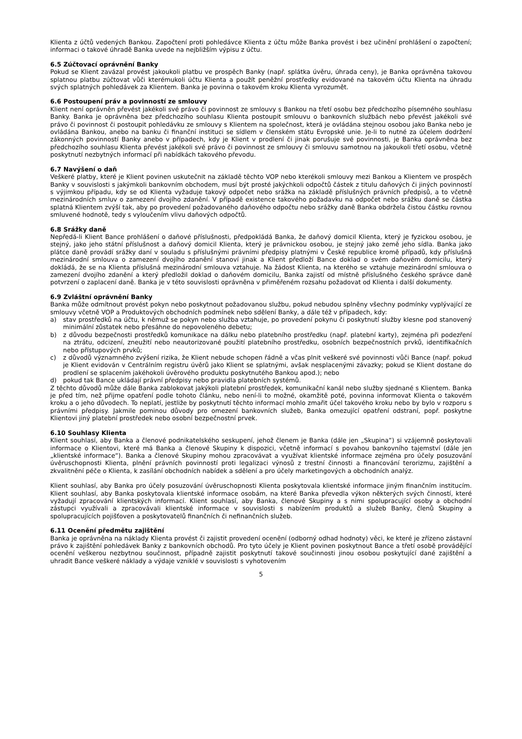Klienta z účtů vedených Bankou. Započtení proti pohledávce Klienta z účtu může Banka provést i bez učinění prohlášení o započtení; informaci o takové úhradě Banka uvede na nejbližším výpisu z účtu.
6.5 Zúčtovací oprávnění Banky
Pokud se Klient zavázal provést jakoukoli platbu ve prospěch Banky (např. splátka úvěru, úhrada ceny), je Banka oprávněna takovou splatnou platbu zúčtovat vůči kterémukoli účtu Klienta a použít peněžní prostředky evidované na takovém účtu Klienta na úhradu svých splatných pohledávek za Klientem. Banka je povinna o takovém kroku Klienta vyrozumět.
6.6 Postoupení práv a povinností ze smlouvy
Klient není oprávněn převést jakékoli své právo či povinnost ze smlouvy s Bankou na třetí osobu bez předchozího písemného souhlasu Banky. Banka je oprávněna bez předchozího souhlasu Klienta postoupit smlouvu o bankovních službách nebo převést jakékoli své právo či povinnost či postoupit pohledávku ze smlouvy s Klientem na společnost, která je ovládána stejnou osobou jako Banka nebo je ovládána Bankou, anebo na banku či finanční instituci se sídlem v členském státu Evropské unie. Je-li to nutné za účelem dodržení zákonných povinností Banky anebo v případech, kdy je Klient v prodlení či jinak porušuje své povinnosti, je Banka oprávněna bez předchozího souhlasu Klienta převést jakékoli své právo či povinnost ze smlouvy či smlouvu samotnou na jakoukoli třetí osobu, včetně poskytnutí nezbytných informací při nabídkách takového převodu.
6.7 Navýšení o daň
Veškeré platby, které je Klient povinen uskutečnit na základě těchto VOP nebo kterékoli smlouvy mezi Bankou a Klientem ve prospěch Banky v souvislosti s jakýmkoli bankovním obchodem, musí být prosté jakýchkoli odpočtů částek z titulu daňových či jiných povinností s výjimkou případu, kdy se od Klienta vyžaduje takový odpočet nebo srážka na základě příslušných právních předpisů, a to včetně mezinárodních smluv o zamezení dvojího zdanění. V případě existence takového požadavku na odpočet nebo srážku daně se částka splatná Klientem zvýší tak, aby po provedení požadovaného daňového odpočtu nebo srážky daně Banka obdržela čistou částku rovnou smluvené hodnotě, tedy s vyloučením vlivu daňových odpočtů.
6.8 Srážky daně
Nepředá-li Klient Bance prohlášení o daňové příslušnosti, předpokládá Banka, že daňový domicil Klienta, který je fyzickou osobou, je stejný, jako jeho státní příslušnost a daňový domicil Klienta, který je právnickou osobou, je stejný jako země jeho sídla. Banka jako plátce daně provádí srážky daní v souladu s příslušnými právními předpisy platnými v České republice kromě případů, kdy příslušná mezinárodní smlouva o zamezení dvojího zdanění stanoví jinak a Klient předloží Bance doklad o svém daňovém domicilu, který dokládá, že se na Klienta příslušná mezinárodní smlouva vztahuje. Na žádost Klienta, na kterého se vztahuje mezinárodní smlouva o zamezení dvojího zdanění a který předložil doklad o daňovém domicilu, Banka zajistí od místně příslušného českého správce daně potvrzení o zaplacení daně. Banka je v této souvislosti oprávněna v přiměřeném rozsahu požadovat od Klienta i další dokumenty.
6.9 Zvláštní oprávnění Banky
Banka může odmítnout provést pokyn nebo poskytnout požadovanou službu, pokud nebudou splněny všechny podmínky vyplývající ze smlouvy včetně VOP a Produktových obchodních podmínek nebo sdělení Banky, a dále též v případech, kdy:
a) stav prostředků na účtu, k němuž se pokyn nebo služba vztahuje, po provedení pokynu či poskytnutí služby klesne pod stanovený minimální zůstatek nebo přesáhne do nepovoleného debetu;
b) z důvodu bezpečnosti prostředků komunikace na dálku nebo platebního prostředku (např. platební karty), zejména při podezření na ztrátu, odcizení, zneužití nebo neautorizované použití platebního prostředku, osobních bezpečnostních prvků, identifikačních nebo přístupových prvků;
c) z důvodů významného zvýšení rizika, že Klient nebude schopen řádně a včas plnit veškeré své povinnosti vůči Bance (např. pokud je Klient evidován v Centrálním registru úvěrů jako Klient se splatnými, avšak nesplacenými závazky; pokud se Klient dostane do prodlení se splacením jakéhokoli úvěrového produktu poskytnutého Bankou apod.); nebo
d) pokud tak Bance ukládají právní předpisy nebo pravidla platebních systémů.
Z těchto důvodů může dále Banka zablokovat jakýkoli platební prostředek, komunikační kanál nebo služby sjednané s Klientem. Banka je před tím, než přijme opatření podle tohoto článku, nebo není-li to možné, okamžitě poté, povinna informovat Klienta o takovém kroku a o jeho důvodech. To neplatí, jestliže by poskytnutí těchto informací mohlo zmařit účel takového kroku nebo by bylo v rozporu s právními předpisy. Jakmile pominou důvody pro omezení bankovních služeb, Banka omezující opatření odstraní, popř. poskytne Klientovi jiný platební prostředek nebo osobní bezpečnostní prvek.
6.10 Souhlasy Klienta
Klient souhlasí, aby Banka a členové podnikatelského seskupení, jehož členem je Banka (dále jen „Skupina“) si vzájemně poskytovali informace o Klientovi, které má Banka a členové Skupiny k dispozici, včetně informací s povahou bankovního tajemství (dále jen „klientské informace“). Banka a členové Skupiny mohou zpracovávat a využívat klientské informace zejména pro účely posuzování úvěruschopnosti Klienta, plnění právních povinností proti legalizaci výnosů z trestní činnosti a financování terorizmu, zajištění a zkvalitnění péče o Klienta, k zasílání obchodních nabídek a sdělení a pro účely marketingových a obchodních analýz.
Klient souhlasí, aby Banka pro účely posuzování úvěruschopnosti Klienta poskytovala klientské informace jiným finančním institucím. Klient souhlasí, aby Banka poskytovala klientské informace osobám, na které Banka převedla výkon některých svých činností, které vyžadují zpracování klientských informací. Klient souhlasí, aby Banka, členové Skupiny a s nimi spolupracující osoby a obchodní zástupci využívali a zpracovávali klientské informace v souvislosti s nabízením produktů a služeb Banky, členů Skupiny a spolupracujících pojišťoven a poskytovatelů finančních či nefinančních služeb.
6.11 Ocenění předmětu zajištění
Banka je oprávněna na náklady Klienta provést či zajistit provedení ocenění (odborný odhad hodnoty) věci, ke které je zřízeno zástavní právo k zajištění pohledávek Banky z bankovních obchodů. Pro tyto účely je Klient povinen poskytnout Bance a třetí osobě provádějící ocenění veškerou nezbytnou součinnost, případně zajistit poskytnutí takové součinnosti jinou osobou poskytující dané zajištění a uhradit Bance veškeré náklady a výdaje vzniklé v souvislosti s vyhotovením
5